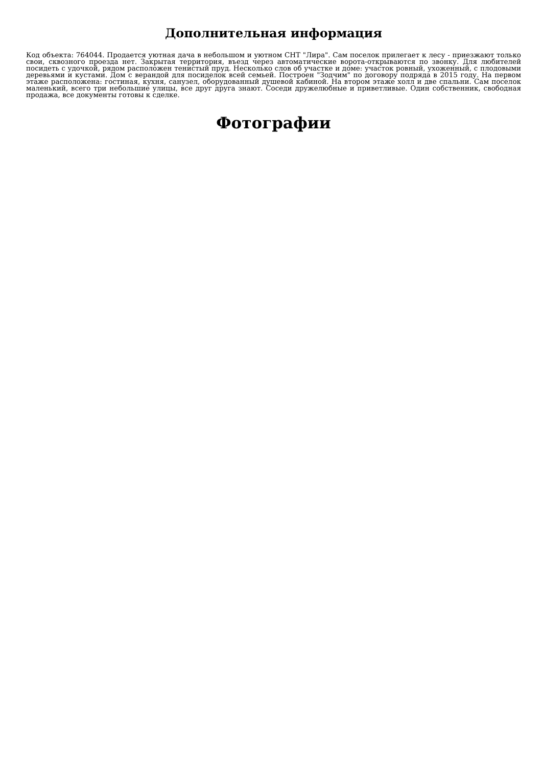Дополнительная информация
Код объекта: 764044. Продается уютная дача в небольшом и уютном СНТ "Лира". Сам поселок прилегает к лесу - приезжают только свои, сквозного проезда нет. Закрытая территория, въезд через автоматические ворота-открываются по звонку. Для любителей посидеть с удочкой, рядом расположен тенистый пруд. Несколько слов об участке и доме: участок ровный, ухоженный, с плодовыми деревьями и кустами. Дом с верандой для посиделок всей семьей. Построен "Зодчим" по договору подряда в 2015 году. На первом этаже расположена: гостиная, кухня, санузел, оборудованный душевой кабиной. На втором этаже холл и две спальни. Сам поселок маленький, всего три небольшие улицы, все друг друга знают. Соседи дружелюбные и приветливые. Один собственник, свободная продажа, все документы готовы к сделке.
Фотографии